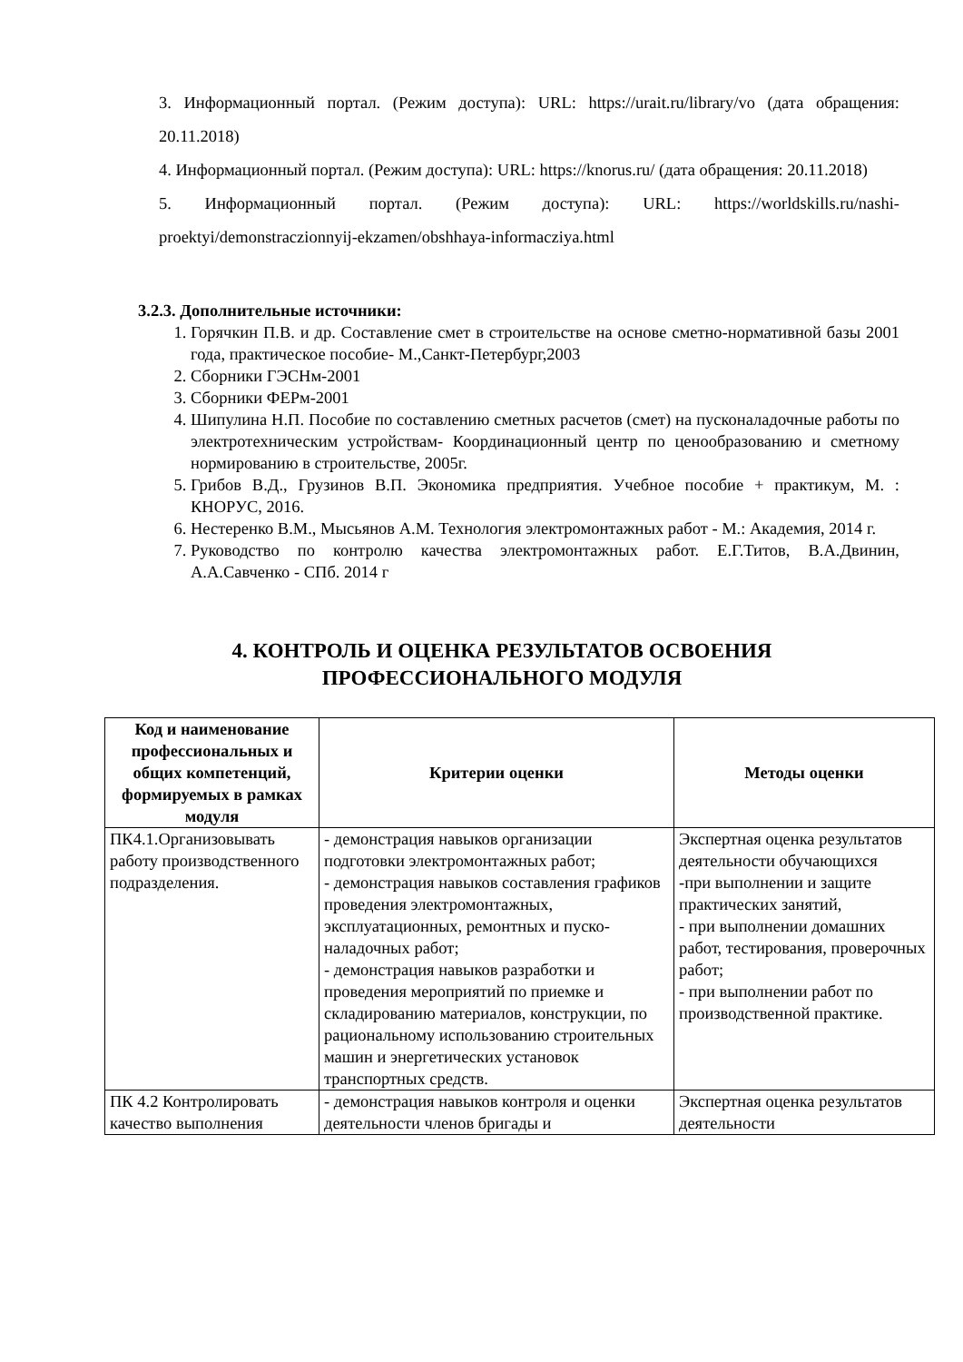3. Информационный портал. (Режим доступа): URL: https://urait.ru/library/vo (дата обращения: 20.11.2018)
4. Информационный портал. (Режим доступа): URL: https://knorus.ru/ (дата обращения: 20.11.2018)
5. Информационный портал. (Режим доступа): URL: https://worldskills.ru/nashi-proektyi/demonstraczionnyij-ekzamen/obshhaya-informacziya.html
3.2.3. Дополнительные источники:
1. Горячкин П.В. и др. Составление смет в строительстве на основе сметно-нормативной базы 2001 года, практическое пособие- М.,Санкт-Петербург,2003
2. Сборники ГЭСНм-2001
3. Сборники ФЕРм-2001
4. Шипулина Н.П. Пособие по составлению сметных расчетов (смет) на пусконаладочные работы по электротехническим устройствам- Координационный центр по ценообразованию и сметному нормированию в строительстве, 2005г.
5. Грибов В.Д., Грузинов В.П. Экономика предприятия. Учебное пособие + практикум, М. : КНОРУС, 2016.
6. Нестеренко В.М., Мысьянов А.М. Технология электромонтажных работ - М.: Академия, 2014 г.
7. Руководство по контролю качества электромонтажных работ. Е.Г.Титов, В.А.Двинин, А.А.Савченко - СПб. 2014 г
4. КОНТРОЛЬ И ОЦЕНКА РЕЗУЛЬТАТОВ ОСВОЕНИЯ
ПРОФЕССИОНАЛЬНОГО МОДУЛЯ
| Код и наименование профессиональных и общих компетенций, формируемых в рамках модуля | Критерии оценки | Методы оценки |
| --- | --- | --- |
| ПК4.1.Организовывать работу производственного подразделения. | - демонстрация навыков организации подготовки электромонтажных работ; - демонстрация навыков составления графиков проведения электромонтажных, эксплуатационных, ремонтных и пуско-наладочных работ; - демонстрация навыков разработки и проведения мероприятий по приемке и складированию материалов, конструкции, по рациональному использованию строительных машин и энергетических установок транспортных средств. | Экспертная оценка результатов деятельности обучающихся -при выполнении и защите практических занятий, - при выполнении домашних работ, тестирования, проверочных работ; - при выполнении работ по производственной практике. |
| ПК 4.2 Контролировать качество выполнения | - демонстрация навыков контроля и оценки деятельности членов бригады и | Экспертная оценка результатов деятельности |